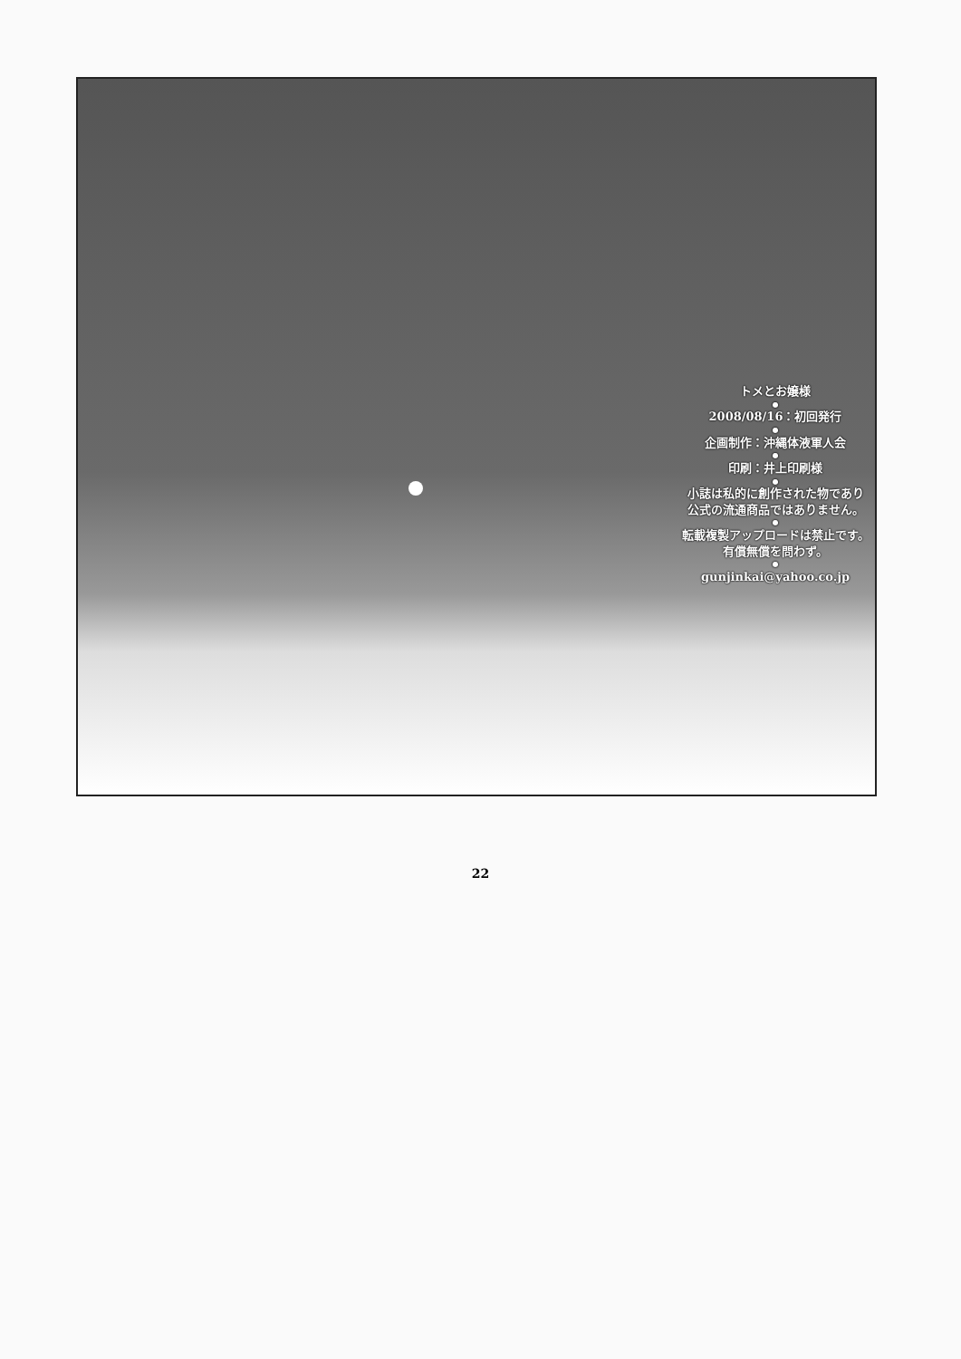トメとお嬢様
●
2008/08/16：初回発行
●
企画制作：沖縄体液軍人会
●
印刷：井上印刷様
●
小誌は私的に創作された物であり
公式の流通商品ではありません。
●
転載複製アップロードは禁止です。
有償無償を問わず。
●
gunjinkai@yahoo.co.jp
22